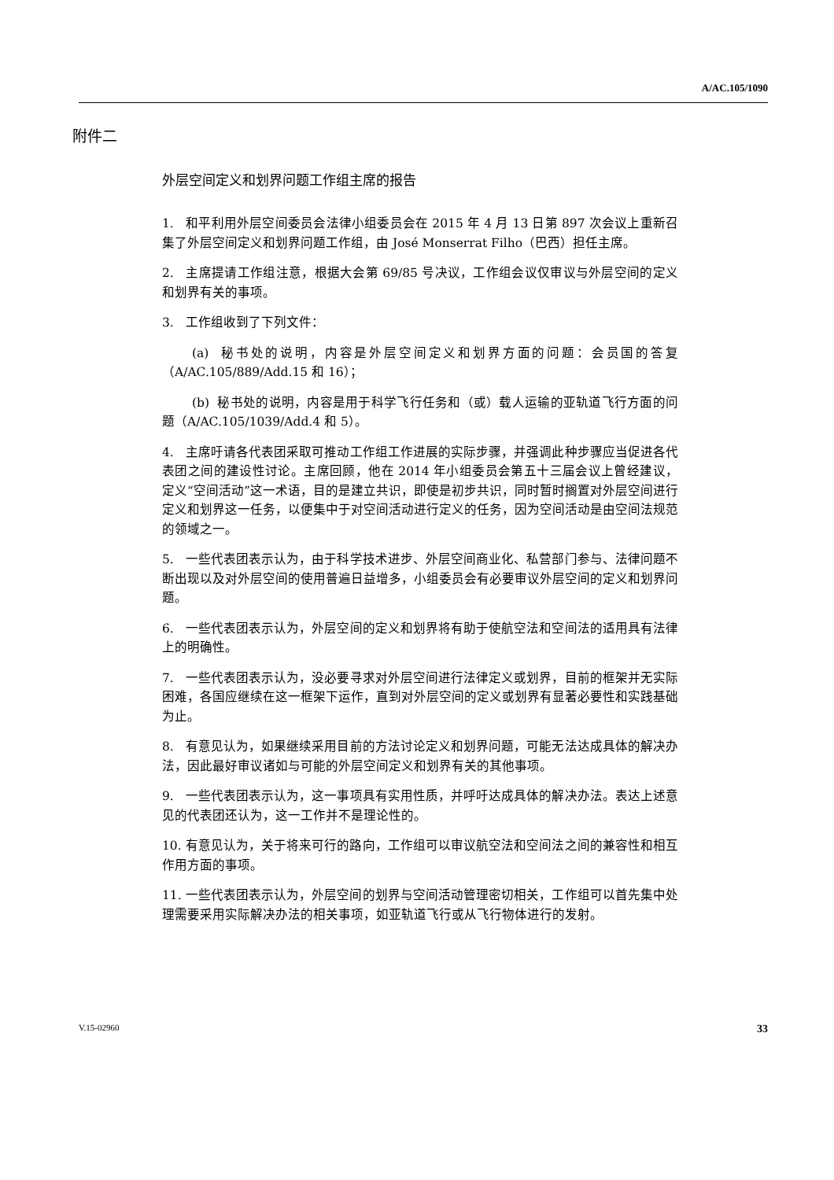A/AC.105/1090
附件二
外层空间定义和划界问题工作组主席的报告
1. 和平利用外层空间委员会法律小组委员会在 2015 年 4 月 13 日第 897 次会议上重新召集了外层空间定义和划界问题工作组，由 José Monserrat Filho（巴西）担任主席。
2. 主席提请工作组注意，根据大会第 69/85 号决议，工作组会议仅审议与外层空间的定义和划界有关的事项。
3. 工作组收到了下列文件：
(a) 秘书处的说明，内容是外层空间定义和划界方面的问题：会员国的答复（A/AC.105/889/Add.15 和 16）；
(b) 秘书处的说明，内容是用于科学飞行任务和（或）载人运输的亚轨道飞行方面的问题（A/AC.105/1039/Add.4 和 5）。
4. 主席吁请各代表团采取可推动工作组工作进展的实际步骤，并强调此种步骤应当促进各代表团之间的建设性讨论。主席回顾，他在 2014 年小组委员会第五十三届会议上曾经建议，定义“空间活动”这一术语，目的是建立共识，即使是初步共识，同时暂时搁置对外层空间进行定义和划界这一任务，以便集中于对空间活动进行定义的任务，因为空间活动是由空间法规范的领域之一。
5. 一些代表团表示认为，由于科学技术进步、外层空间商业化、私营部门参与、法律问题不断出现以及对外层空间的使用普遍日益增多，小组委员会有必要审议外层空间的定义和划界问题。
6. 一些代表团表示认为，外层空间的定义和划界将有助于使航空法和空间法的适用具有法律上的明确性。
7. 一些代表团表示认为，没必要寻求对外层空间进行法律定义或划界，目前的框架并无实际困难，各国应继续在这一框架下运作，直到对外层空间的定义或划界有显著必要性和实践基础为止。
8. 有意见认为，如果继续采用目前的方法讨论定义和划界问题，可能无法达成具体的解决办法，因此最好审议诸如与可能的外层空间定义和划界有关的其他事项。
9. 一些代表团表示认为，这一事项具有实用性质，并呼吁达成具体的解决办法。表达上述意见的代表团还认为，这一工作并不是理论性的。
10. 有意见认为，关于将来可行的路向，工作组可以审议航空法和空间法之间的兼容性和相互作用方面的事项。
11. 一些代表团表示认为，外层空间的划界与空间活动管理密切相关，工作组可以首先集中处理需要采用实际解决办法的相关事项，如亚轨道飞行或从飞行物体进行的发射。
V.15-02960 33